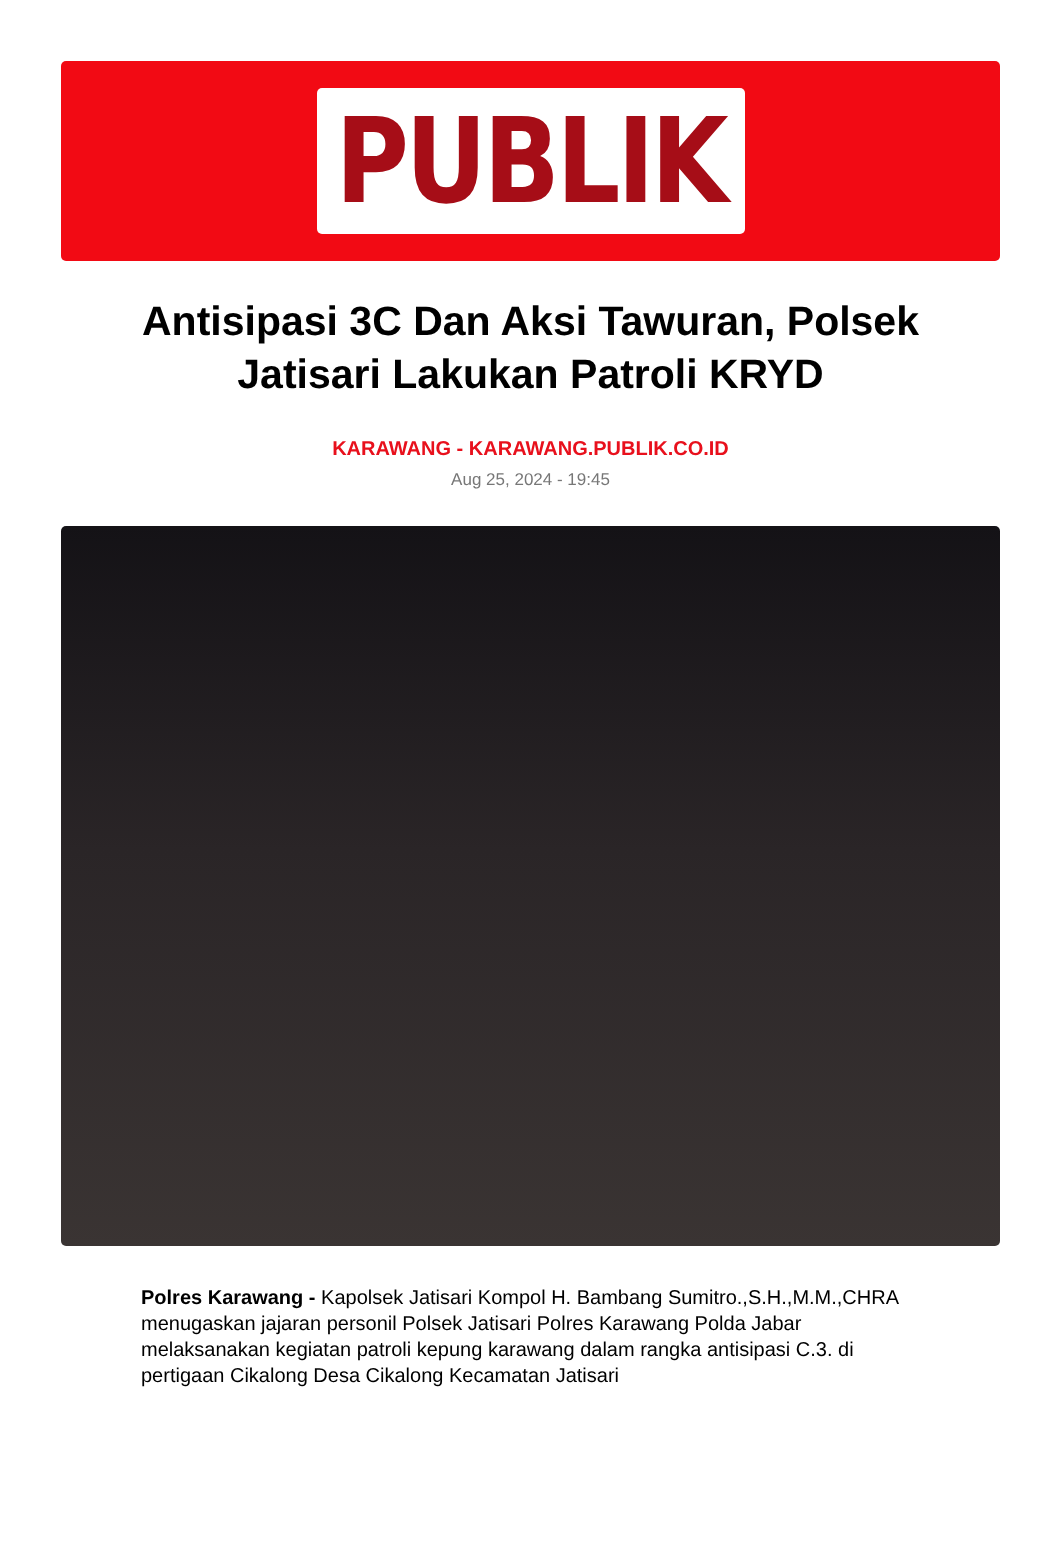PUBLIK
Antisipasi 3C Dan Aksi Tawuran, Polsek Jatisari Lakukan Patroli KRYD
KARAWANG - KARAWANG.PUBLIK.CO.ID
Aug 25, 2024 - 19:45
Polres Karawang - Kapolsek Jatisari Kompol H. Bambang Sumitro.,S.H.,M.M.,CHRA menugaskan jajaran personil Polsek Jatisari Polres Karawang Polda Jabar melaksanakan kegiatan patroli kepung karawang dalam rangka antisipasi C.3. di pertigaan Cikalong Desa Cikalong Kecamatan Jatisari